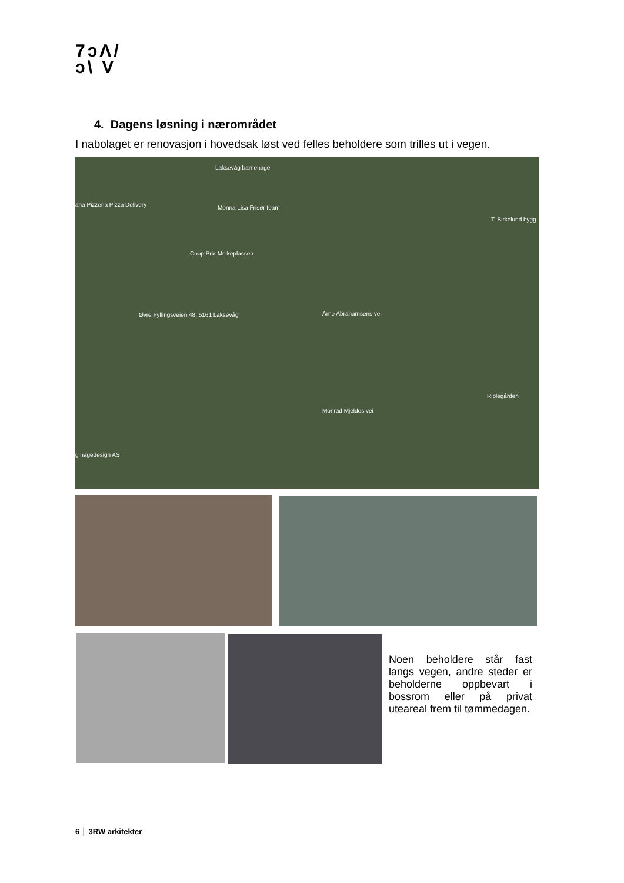7ͻΛ/
ͻ\ V
4. Dagens løsning i nærområdet
I nabolaget er renovasjon i hovedsak løst ved felles beholdere som trilles ut i vegen.
Laksevåg barnehage
ana Pizzeria Pizza Delivery Monna Lisa Frisør team
T. Birkelund bygg
Coop Prix Melkeplassen
Øvre Fyllingsveien 48, 5161 Laksevåg
g hagedesign AS
Monrad Mjeldes vei
Riplegården
Arne Abrahamsens vei
Noen beholdere står fast langs vegen, andre steder er beholderne oppbevart i bossrom eller på privat uteareal frem til tømmedagen.
6 │ 3RW arkitekter